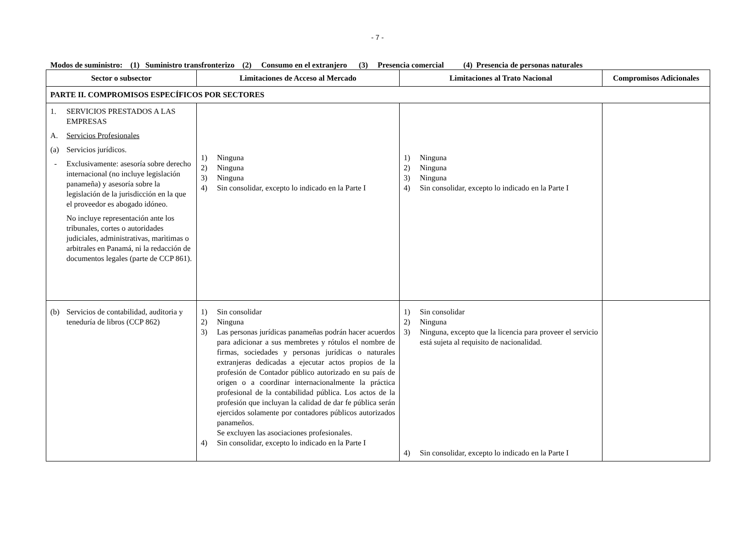- 7 -
Modos de suministro: (1) Suministro transfronterizo (2) Consumo en el extranjero (3) Presencia comercial (4) Presencia de personas naturales
| Sector o subsector | Limitaciones de Acceso al Mercado | Limitaciones al Trato Nacional | Compromisos Adicionales |
| --- | --- | --- | --- |
| PARTE II. COMPROMISOS ESPECÍFICOS POR SECTORES | | | |
| 1. SERVICIOS PRESTADOS A LAS EMPRESAS A. Servicios Profesionales (a) Servicios jurídicos. - Exclusivamente: asesoría sobre derecho internacional (no incluye legislación panameña) y asesoría sobre la legislación de la jurisdicción en la que el proveedor es abogado idóneo. No incluye representación ante los tribunales, cortes o autoridades judiciales, administrativas, marìtimas o arbitrales en Panamá, ni la redacción de documentos legales (parte de CCP 861). | 1) Ninguna 2) Ninguna 3) Ninguna 4) Sin consolidar, excepto lo indicado en la Parte I | 1) Ninguna 2) Ninguna 3) Ninguna 4) Sin consolidar, excepto lo indicado en la Parte I | |
| (b) Servicios de contabilidad, auditoria y teneduría de libros (CCP 862) | 1) Sin consolidar 2) Ninguna 3) Las personas jurídicas panameñas podrán hacer acuerdos para adicionar a sus membretes y rótulos el nombre de firmas, sociedades y personas jurídicas o naturales extranjeras dedicadas a ejecutar actos propios de la profesión de Contador público autorizado en su país de origen o a coordinar internacionalmente la práctica profesional de la contabilidad pública. Los actos de la profesión que incluyan la calidad de dar fe pública serán ejercidos solamente por contadores públicos autorizados panameños. Se excluyen las asociaciones profesionales. 4) Sin consolidar, excepto lo indicado en la Parte I | 1) Sin consolidar 2) Ninguna 3) Ninguna, excepto que la licencia para proveer el servicio está sujeta al requisito de nacionalidad. 4) Sin consolidar, excepto lo indicado en la Parte I | |